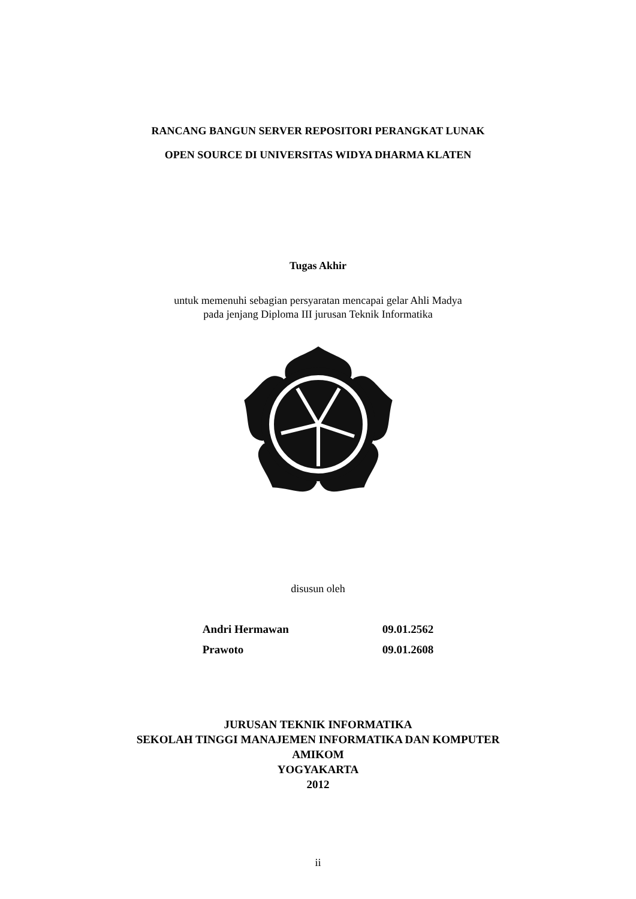RANCANG BANGUN SERVER REPOSITORI PERANGKAT LUNAK
OPEN SOURCE DI UNIVERSITAS WIDYA DHARMA KLATEN
Tugas Akhir
untuk memenuhi sebagian persyaratan mencapai gelar Ahli Madya
pada jenjang Diploma III jurusan Teknik Informatika
disusun oleh
| Andri Hermawan | 09.01.2562 |
| Prawoto | 09.01.2608 |
JURUSAN TEKNIK INFORMATIKA
SEKOLAH TINGGI MANAJEMEN INFORMATIKA DAN KOMPUTER
AMIKOM
YOGYAKARTA
2012
ii